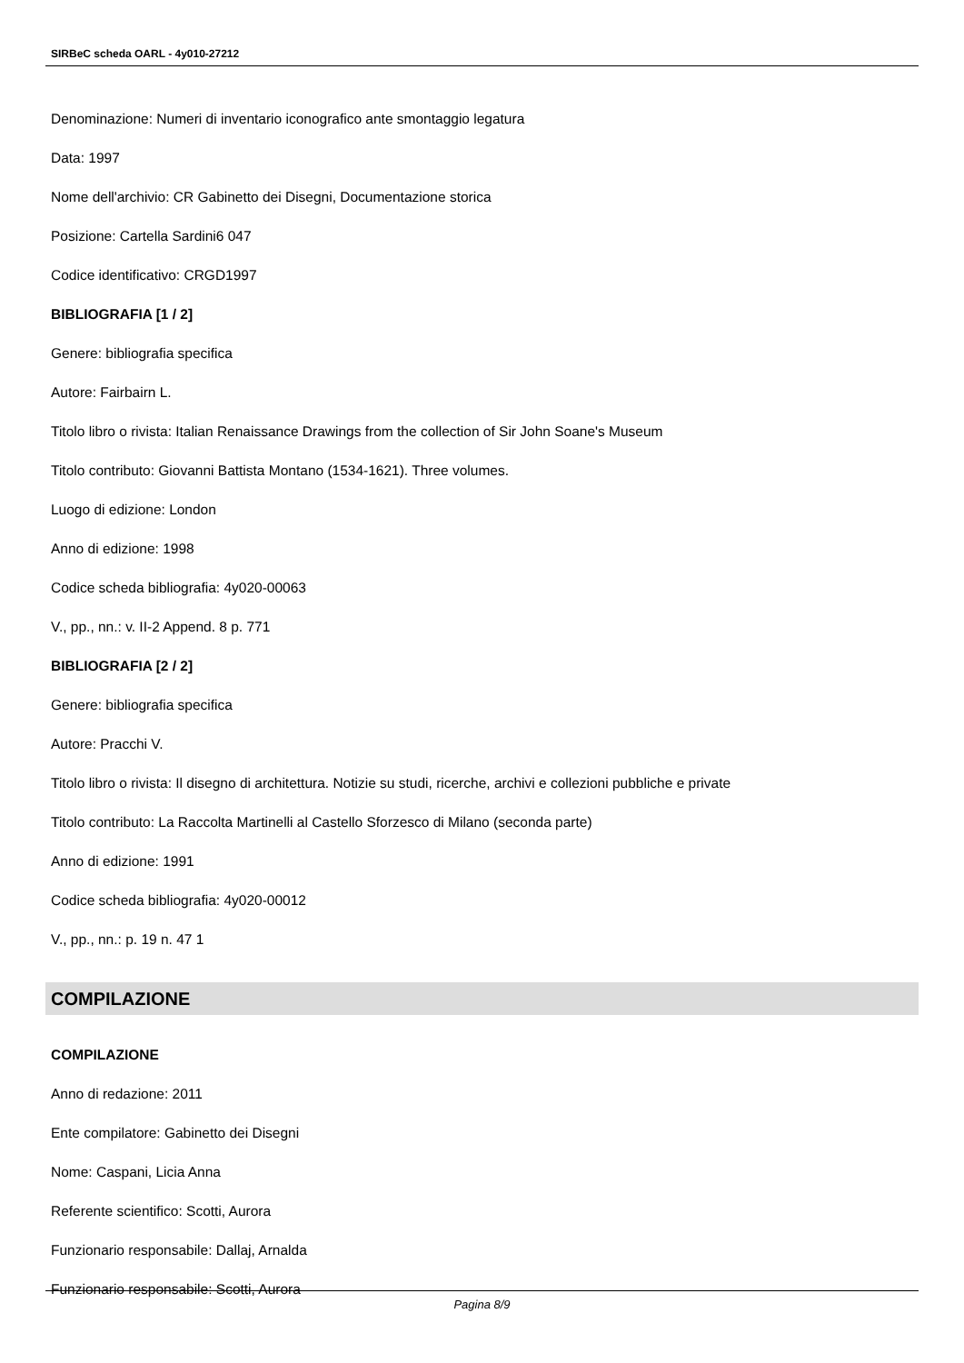SIRBeC scheda OARL - 4y010-27212
Denominazione: Numeri di inventario iconografico ante smontaggio legatura
Data: 1997
Nome dell'archivio: CR Gabinetto dei Disegni, Documentazione storica
Posizione: Cartella Sardini6 047
Codice identificativo: CRGD1997
BIBLIOGRAFIA [1 / 2]
Genere: bibliografia specifica
Autore: Fairbairn L.
Titolo libro o rivista: Italian Renaissance Drawings from the collection of Sir John Soane's Museum
Titolo contributo: Giovanni Battista Montano (1534-1621). Three volumes.
Luogo di edizione: London
Anno di edizione: 1998
Codice scheda bibliografia: 4y020-00063
V., pp., nn.: v. II-2 Append. 8 p. 771
BIBLIOGRAFIA [2 / 2]
Genere: bibliografia specifica
Autore: Pracchi V.
Titolo libro o rivista: Il disegno di architettura. Notizie su studi, ricerche, archivi e collezioni pubbliche e private
Titolo contributo: La Raccolta Martinelli al Castello Sforzesco di Milano (seconda parte)
Anno di edizione: 1991
Codice scheda bibliografia: 4y020-00012
V., pp., nn.: p. 19 n. 47 1
COMPILAZIONE
COMPILAZIONE
Anno di redazione: 2011
Ente compilatore: Gabinetto dei Disegni
Nome: Caspani, Licia Anna
Referente scientifico: Scotti, Aurora
Funzionario responsabile: Dallaj, Arnalda
Funzionario responsabile: Scotti, Aurora
Pagina 8/9